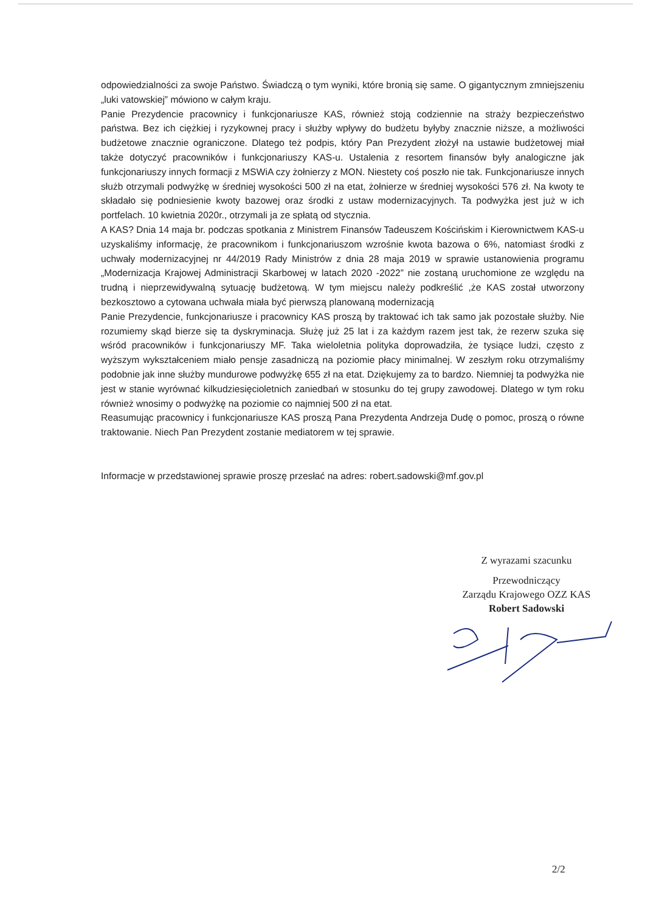odpowiedzialności za swoje Państwo. Świadczą o tym wyniki, które bronią się same. O gigantycznym zmniejszeniu „luki vatowskiej” mówiono w całym kraju.
Panie Prezydencie pracownicy i funkcjonariusze KAS, również stoją codziennie na straży bezpieczeństwo państwa. Bez ich ciężkiej i ryzykownej pracy i służby wpływy do budżetu byłyby znacznie niższe, a możliwości budżetowe znacznie ograniczone. Dlatego też podpis, który Pan Prezydent złożył na ustawie budżetowej miał także dotyczyć pracowników i funkcjonariuszy KAS-u. Ustalenia z resortem finansów były analogiczne jak funkcjonariuszy innych formacji z MSWiA czy żołnierzy z MON. Niestety coś poszło nie tak. Funkcjonariusze innych służb otrzymali podwyżkę w średniej wysokości 500 zł na etat, żołnierze w średniej wysokości 576 zł. Na kwoty te składało się podniesienie kwoty bazowej oraz środki z ustaw modernizacyjnych. Ta podwyżka jest już w ich portfelach. 10 kwietnia 2020r., otrzymali ja ze spłatą od stycznia.
A KAS? Dnia 14 maja br. podczas spotkania z Ministrem Finansów Tadeuszem Kościńskim i Kierownictwem KAS-u uzyskaliśmy informację, że pracownikom i funkcjonariuszom wzrośnie kwota bazowa o 6%, natomiast środki z uchwały modernizacyjnej nr 44/2019 Rady Ministrów z dnia 28 maja 2019 w sprawie ustanowienia programu „Modernizacja Krajowej Administracji Skarbowej w latach 2020 -2022” nie zostaną uruchomione ze względu na trudną i nieprzewidywalną sytuację budżetową. W tym miejscu należy podkreślić ,że KAS został utworzony bezkosztowo a cytowana uchwała miała być pierwszą planowaną modernizacją
Panie Prezydencie, funkcjonariusze i pracownicy KAS proszą by traktować ich tak samo jak pozostałe służby. Nie rozumiemy skąd bierze się ta dyskryminacja. Służę już 25 lat i za każdym razem jest tak, że rezerw szuka się wśród pracowników i funkcjonariuszy MF. Taka wieloletnia polityka doprowadziła, że tysiące ludzi, często z wyższym wykształceniem miało pensje zasadniczą na poziomie płacy minimalnej. W zeszłym roku otrzymaliśmy podobnie jak inne służby mundurowe podwyżkę 655 zł na etat. Dziękujemy za to bardzo. Niemniej ta podwyżka nie jest w stanie wyrównać kilkudziesięcioletnich zaniedbań w stosunku do tej grupy zawodowej. Dlatego w tym roku również wnosimy o podwyżkę na poziomie co najmniej 500 zł na etat.
Reasumując pracownicy i funkcjonariusze KAS proszą Pana Prezydenta Andrzeja Dudę o pomoc, proszą o równe traktowanie. Niech Pan Prezydent zostanie mediatorem w tej sprawie.
Informacje w przedstawionej sprawie proszę przesłać na adres: robert.sadowski@mf.gov.pl
Z wyrazami szacunku
Przewodniczący
Zarządu Krajowego OZZ KAS
Robert Sadowski
2/2